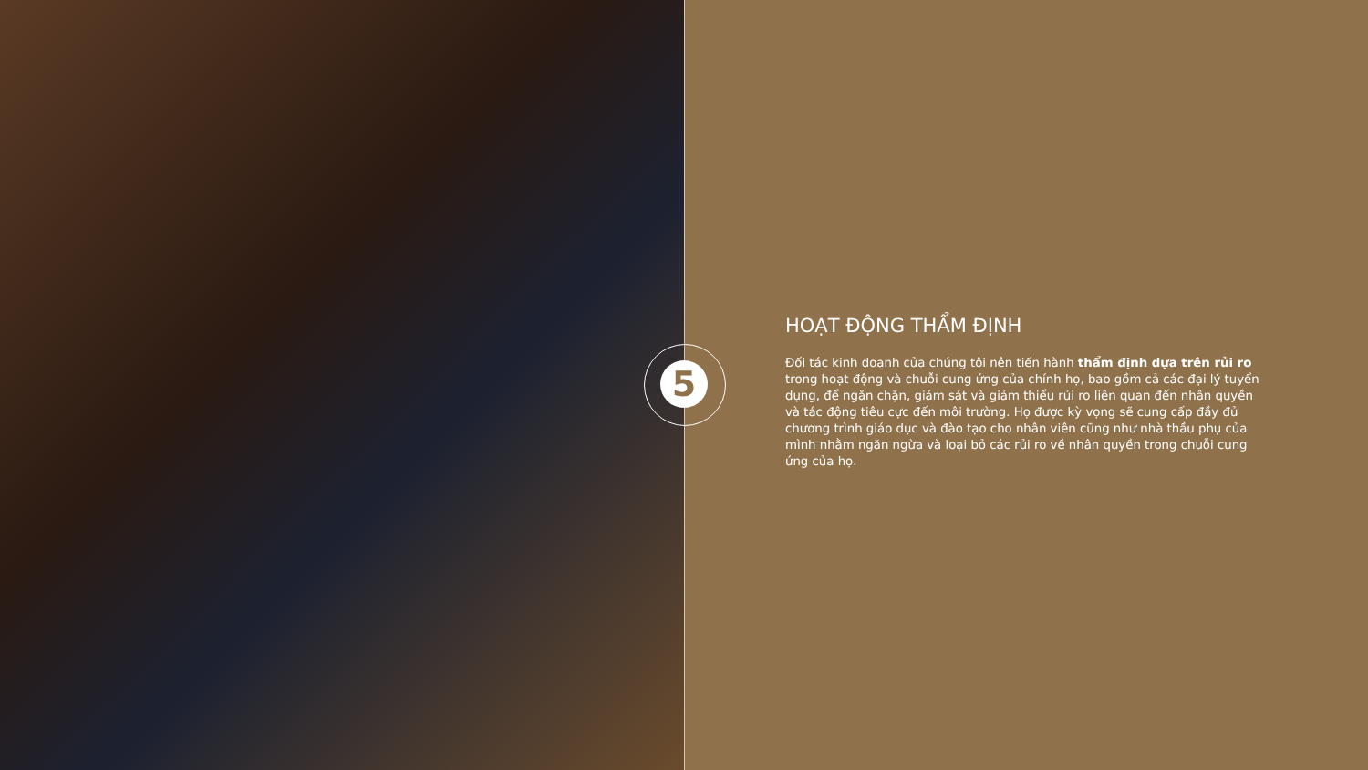5
HOẠT ĐỘNG THẨM ĐỊNH
Đối tác kinh doanh của chúng tôi nên tiến hành thẩm định dựa trên rủi ro trong hoạt động và chuỗi cung ứng của chính họ, bao gồm cả các đại lý tuyển dụng, để ngăn chặn, giám sát và giảm thiểu rủi ro liên quan đến nhân quyền và tác động tiêu cực đến môi trường. Họ được kỳ vọng sẽ cung cấp đầy đủ chương trình giáo dục và đào tạo cho nhân viên cũng như nhà thầu phụ của mình nhằm ngăn ngừa và loại bỏ các rủi ro về nhân quyền trong chuỗi cung ứng của họ.